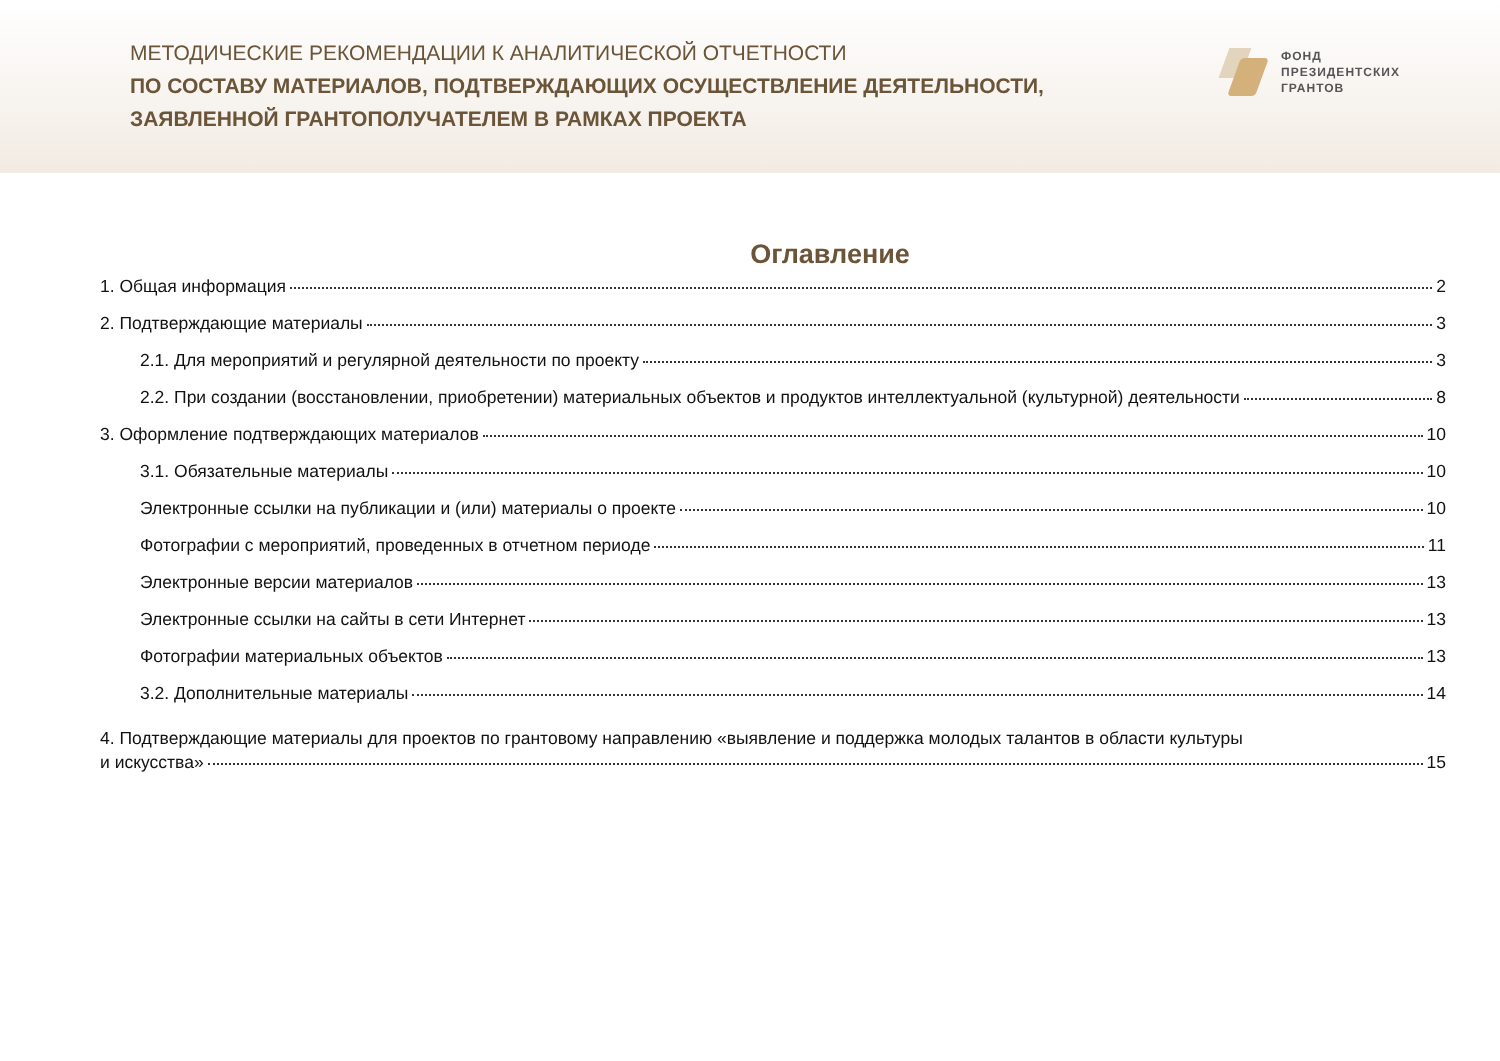МЕТОДИЧЕСКИЕ РЕКОМЕНДАЦИИ К АНАЛИТИЧЕСКОЙ ОТЧЕТНОСТИ
ПО СОСТАВУ МАТЕРИАЛОВ, ПОДТВЕРЖДАЮЩИХ ОСУЩЕСТВЛЕНИЕ ДЕЯТЕЛЬНОСТИ,
ЗАЯВЛЕННОЙ ГРАНТОПОЛУЧАТЕЛЕМ В РАМКАХ ПРОЕКТА
ФОНД
ПРЕЗИДЕНТСКИХ
ГРАНТОВ
Оглавление
1. Общая информация 2
2. Подтверждающие материалы 3
2.1. Для мероприятий и регулярной деятельности по проекту 3
2.2. При создании (восстановлении, приобретении) материальных объектов и продуктов интеллектуальной (культурной) деятельности 8
3. Оформление подтверждающих материалов 10
3.1. Обязательные материалы 10
Электронные ссылки на публикации и (или) материалы о проекте 10
Фотографии с мероприятий, проведенных в отчетном периоде 11
Электронные версии материалов 13
Электронные ссылки на сайты в сети Интернет 13
Фотографии материальных объектов 13
3.2. Дополнительные материалы 14
4. Подтверждающие материалы для проектов по грантовому направлению «выявление и поддержка молодых талантов в области культуры
и искусства» 15